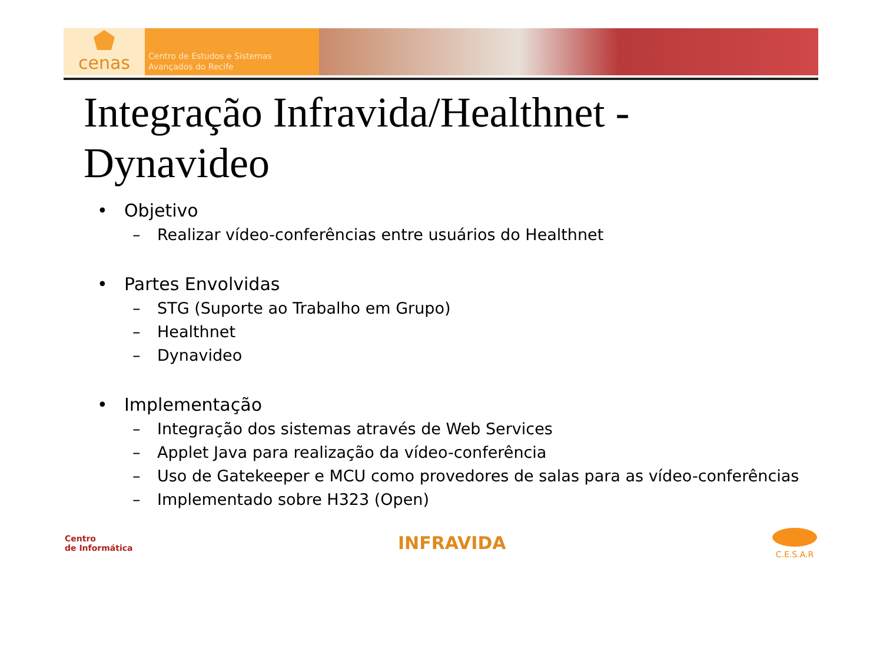cenas
Centro de Estudos e Sistemas
Avançados do Recife
Integração Infravida/Healthnet -
Dynavideo
• Objetivo
– Realizar vídeo-conferências entre usuários do Healthnet
• Partes Envolvidas
– STG (Suporte ao Trabalho em Grupo)
– Healthnet
– Dynavideo
• Implementação
– Integração dos sistemas através de Web Services
– Applet Java para realização da vídeo-conferência
– Uso de Gatekeeper e MCU como provedores de salas para as vídeo-conferências
– Implementado sobre H323 (Open)
Centro
de Informática
INFRAVIDA
C.E.S.A.R